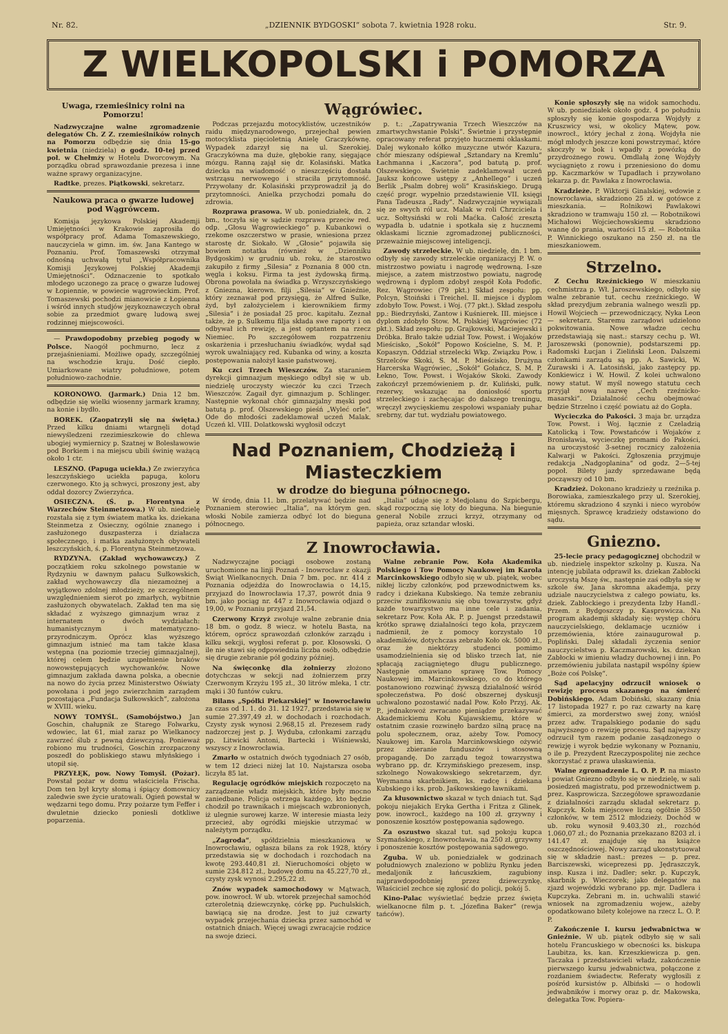Nr. 82. „DZIENNIK BYDGOSKI“ sobota 7. kwietnia 1928 roku. Str. 9.
Z WIELKOPOLSKI i POMORZA
Uwaga, rzemieślnicy rolni na Pomorzu!
Nadzwyczajne walne zgromadzenie delegatów Ch. Z Z. rzemieślników rolnych na Pomorzu odbędzie się dnia 15-go kwietnia (niedziela) o godz. 10-tej przed poł. w Chełmży w Hotelu Dworcowym. Na porządku obrad sprawozdanie prezesa i inne ważne sprawy organizacyjne.
Radtke, prezes. Piątkowski, sekretarz.
Naukowa praca o gwarze ludowej pod Wągrówcem.
Komisja językowa Polskiej Akademji Umiejętności w Krakowie zaprosiła do współpracy prof. Adama Tomaszewskiego, nauczyciela w gimn. im. św. Jana Kantego w Poznaniu. Prof. Tomaszewski otrzymał odnośną uchwałą tytuł „Współpracownika Komisji Językowej Polskiej Akademji Umiejętności“. Odznaczenie to spotkało młodego uczonego za pracę o gwarze ludowej w Łopiennie, w powiecie wągrowieckim. Prof. Tomaszewski pochodzi mianowicie z Łopienna i wśród innych studjów językoznawczych obrał sobie za przedmiot gwarę ludową swej rodzinnej miejscowości.
— Prawdopodobny przebieg pogody w Polsce. Naogół pochmurno, lecz z przejaśnieniami. Możliwe opady, szczególniej na wschodzie kraju. Dość ciepło. Umiarkowane wiatry południowe, potem południowo-zachodnie.
KORONOWO. (Jarmark.) Dnia 12 bm. odbędzie się wielki wiosenny jarmark kramny, na konie i bydło.
BOREK. (Zaopatrzyli się na święta.) Przed kilku dniami wtargnęli dotąd niewyśledzeni rzezimieszkowie do chlewa ubogiej wymiernicy p. Szatnej w Bolesławowie pod Borkiem i na miejscu ubili świnię ważącą około 1 ctr.
LESZNO. (Papuga uciekła.) Ze zwierzyńca leszczyńskiego uciekła papuga, koloru czerwonego. Kto ją schwyci, proszony jest, aby oddał dozorcy Zwierzyńca.
OSIECZNA. (Ś. p. Florentyna z Warzechów Steinmetzowa.) W ub. niedzielę rozstała się z tym światem matka ks. dziekana Steinmetza z Osieczny, ogólnie znanego i zasłużonego duszpasterza i działacza społecznego, i matka zasłużonych obywateli leszczyńskich, ś. p. Florentyna Steinmetzowa.
RYDZYNA. (Zakład wychowawczy.) Z początkiem roku szkolnego powstanie w Rydzyniu w dawnym pałacu Sułkowskich, zakład wychowawczy dla niezamożnej a wyjątkowo zdolnej młodzieży, ze szczególnem uwzględnieniem sierot po zmarłych, wybitnie zasłużonych obywatelach. Zakład ten ma się składać z wyższego gimnazjum wraz z internatem o dwóch wydziałach: humanistycznym i matematyczno-przyrodniczym. Oprócz klas wyższego gimnazjum istnieć ma tam także klasa wstępna (na poziomie trzeciej gimnazjalnej), której celem będzie uzupełnienie braków nowowstępujących wychowanków. Nowe gimnazjum zakłada dawna polska, a obecnie na nowo do życia przez Ministerstwo Oświaty powołana i pod jego zwierzchnim zarządem pozostająca „Fundacja Sułkowskich“, założona w XVIII. wieku.
NOWY TOMYŚL. (Samobójstwo.) Jan Goschin, chałupnik ze Starego Folwarku, wdowiec, lat 61, miał zaraz po Wielkanocy zawrzeć ślub z pewną dziewczyną. Ponieważ robiono mu trudności, Goschin zrozpaczony poszedł do pobliskiego stawu młyńskiego i utopił się.
PRZYŁĘK, pow. Nowy Tomyśl. (Pożar). Powstał pożar w domu właściciela Frischa. Dom ten był kryty słomą i śpiący domownicy zaledwie swe życie uratowali. Ogień powstał w wędzarni tego domu. Przy pożarze tym Feffer i dwuletnie dziecko poniesli dotkliwe poparzenia.
Wągrówiec.
Podczas przejazdu motocyklistów, uczestników raidu międzynarodowego, przejechał pewien motocyklista pięcioletnią Anielę Graczykównę. Wypadek zdarzył się na ul. Szerokiej. Graczykówna ma duże, głębokie rany, sięgające mózgu. Ranną zajął się dr. Kolasiński. Matka dziecka na wiadomość o nieszczęściu dostała wstrząsu nerwowego i straciła przytomność. Przywołany dr. Kolasiński przyprowadził ją do przytomności. Anielka przychodzi pomału do zdrowia.
Rozprawa prasowa. W ub. poniedziałek, dn. 2 bm., toczyła się w sądzie rozprawa przeciw red. odp. „Głosu Wągrowieckiego“ p. Kubankowi o rzekome oszczerstwo w prasie, wniesiona przez starostę dr. Siokało. W „Głosie“ pojawiła się bowiem notatka (również w „Dzienniku Bydgoskim) w grudniu ub. roku, że starostwo zakupiło z firmy „Silesia“ z Poznania 8 000 ctn. węgla i koksu. Firma ta jest żydowską firmą. Obrona powołała na świadka p. Wrzyszczyńskiego z Gniezna, kierown. filji „Silesia“ w Gnieźnie, który zeznawał pod przysięgą, że Alfred Sulke, żyd, był założycielem i kierownikiem firmy „Silesia“ i że posiadał 25 proc. kapitału. Zeznał także, że p. Sulkemu filja składa swe raporty i on odbywał ich rewizję, a jest optantem na rzecz Niemiec. Po szczegółowem rozpatrzeniu oskarżenia i przesłuchaniu świadków, wydał sąd wyrok uwalniający red. Kubanka od winy, a koszta postępowania nałożył kasie państwowej.
Ku czci Trzech Wieszczów. Za staraniem dyrekcji gimnazjum męskiego odbył się w ub. niedzielę uroczysty wieczór ku czci Trzech Wieszczów. Zagaił dyr. gimnazjum p. Schlinger. Następnie wykonał chór gimnazjalny męski pod batutą p. prof. Olszewskiego pieśń „Wyleć orle“. Ode do młodości zadeklamował uczeń Malak. Uczeń kl. VIII. Dolatkowski wygłosił odczyt
p. t.: „Zapatrywania Trzech Wieszczów na zmartwychwstanie Polski“. Świetnie i przystępnie opracowany referat przyjęto hucznemi oklaskami. Dalej wykonało kółko muzyczne utwór Kazura, chór mieszany odśpiewał „Sztandary na Kremlu“ Łachmanna i „Kaczora“, pod batutą p. prof. Olszewskiego. Świetnie zadeklamował uczeń Jauksz końcowe ustępy z „Anhellego“ i uczeń Berlik „Psalm dobrej woli“ Krasińskiego. Drugą część progr. wypełnio przedstawienie VII. księgi Pana Tadeusza „Rady“. Nadzwyczajnie wywiązali się ze swych ról ucz. Malak w roli Chrzciciela i ucz. Sołtysiński w roli Maćka. Całość zresztą wypadła b. udatnie i spotkała się z hucznemi oklaskami licznie zgromadzonej publiczności, przeważnie miejscowej inteligencji.
Zawody strzeleckie. W ub. niedzielę, dn. 1 bm. odbyły się zawody strzeleckie organizacyj P. W. o mistrzostwo powiatu i nagrodę wędrowną. I-sze miejsce, a zatem mistrzostwo powiatu, nagrodę wędrowną i dyplom zdobył zespół Koła Podofic. Rez. Wągrowiec (79 pkt.) Skład zespołu: pp. Polcyn, Stoiński i Treichel. II. miejsce i dyplom zdobyło Tow. Powst. i Woj. (77 pkt.). Skład zespołu pp.: Biedrzyński, Zantow i Kuśnierek. III. miejsce i dyplom zdobyło Stow. M. Polskiej Wągrówiec (72 pkt.). Skład zespołu: pp. Grajkowski, Maciejewski i Dróbka. Brało także udział Tow. Powst. i Wojaków Mieścisko, „Sokół“ Popowo Kościelne, S. M. P. Kopaszyn. Oddział strzelecki Wkp. Związku Pow. i Strzelców Skoki, S. M. P. Mieścisko, Drużyna Harcerska Wągrówiec, „Sokół“ Gołańcz, S. M. P. Łekno, Tow. Powst. i Wojaków Skoki. Zawody zakończył przemówieniem p. dr. Kuliński, pułk. rezerwy, wskazując na doniosłość sportu strzeleckiego i zachęcając do dalszego treningu, wręczył zwycięskiemu zespołowi wspaniały puhar srebrny, dar tut. wydziału powiatowego.
Nad Poznaniem, Chodzieżą i Miasteczkiem
w drodze do bieguna północnego.
W środę, dnia 11. bm. przelatywać będzie nad Poznaniem sterowiec „Italia“, na którym gen. włoski Nobile zamierza odbyć lot do bieguna północnego.
„Italia“ udaje się z Medjolanu do Szpicbergu, skąd rozpoczną się loty do bieguna. Na biegunie generał Nobile zrzuci krzyż, otrzymany od papieża, oraz sztandar włoski.
Z Inowrocławia.
Nadzwyczajne pociągi osobowe zostaną uruchomione na linji Poznań - Inowrocław z okazji Świąt Wielkanocnych. Dnia 7 bm. poc. nr. 414 z Poznania odjeżdża do Inowrocławia o 14,15, przyjazd do Inowrocławia 17,37, powrót dnia 9 bm. jako pociąg nr. 447 z Inowrocławia odjazd o 19,00, w Poznaniu przyjazd 21,54.
Czerwony Krzyż zwołuje walne zebranie dnia 18 bm. o godz. 8 wiecz. w hotelu Basta, na którem, oprócz sprawozdań członków zarządu i kilku sekcji, wygłosi referat p. por. Kłosowski. O ile nie stawi się odpowiednia liczba osób, odbędzie się drugie zebranie pół godziny później.
Na święconkę dla żołnierzy złożono dotychczas w sekcji nad żołnierzem przy Czerwonym Krzyżu 195 zł., 30 litrów mleka, 1 ctr. mąki i 30 funtów cukru.
Bilans „Spółki Piekarskiej“ w Inowrocławiu za czas od 1. 1. do 31. 12 1927, przedstawia się w sumie 27.397,49 zł. w dochodach i rozchodach. Czysty zysk wynosi 2.968,15 zł. Prezesem rady nadzorczej jest p. J. Wyduba, członkami zarządu pp. Litwicki Antoni, Bartecki i Wiśniewski, wszyscy z Inowrocławia.
Zmarło w ostatnich dwóch tygodniach 27 osób, w tem 12 dzieci niżej lat 10. Najstarsza osoba liczyła 85 lat.
Regulację ogródków miejskich rozpoczęto na zarządzenie władz miejskich, które były mocno zaniedbane. Policja ostrzega każdego, kto będzie chodził po trawnikach i miejscach wzbronionych, iż ulegnie surowej karze. W interesie miasta leży przecież, aby ogródki miejskie utrzymać w należytym porządku.
„Zagroda“, spółdzielnia mieszkaniowa w Inowrocławiu, ogłasza bilans za rok 1928, który przedstawia się w dochodach i rozchodach na kwotę 293.440,81 zł. Nieruchomości objęto w sumie 234.812 zł., budowę domu na 45.227,70 zł., czysty zysk wynosi 2.295,22 zł.
Znów wypadek samochodowy w Mątwach, pow. inowrocł. W ub. wtorek przejechał samochód czteroletnią dziewczynkę, córkę pp. Puchulskich, bawiącą się na drodze. Jest to już czwarty wypadek przejechania dziecka przez samochód w ostatnich dniach. Więcej uwagi zwracajcie rodzice na swoje dzieci.
Walne zebranie Pow. Koła Akademika Polskiego i Tow Pomocy Naukowej im Karola Marcinkowskiego odbyło się w ub. piątek, wobec nikłej liczby członków, pod przewodnictwem ks. radcy i dziekana Kubskiego. Na temże zebraniu przeciw zunifikowaniu się obu towarzystw, gdyż każde towarzystwo ma inne cele i zadania, sekretarz Pow. Koła Ak. P. p. Juengst przedstawił krótko sprawę działalności tego koła, przyczem nadmienił, że z pomocy korzystało 10 akademików, dotychczas zebrało Koło ok. 5000 zł., oraz że niektórzy studenci pomimo usamodzielnienia się od blisko trzech lat, nie spłacają zaciągniętego długu publicznego. Następnie omawiano sprawę Tow. Pomocy Naukowej im. Marcinkowskiego, co do którego postanowiono rozwinąć żywszą działalność wśród społeczeństwa. Po dość obszernej dyskusji uchwalono pozostawić nadal Pow. Koło Przyj. Ak. P., jednakowoż zwracano pieniądze przekazywać Akademickiemu Kołu Kujawskiemu, które w ostatnim czasie rozwinęło bardzo silną pracę na polu społecznem, oraz, ażeby Tow. Pomocy Naukowej im. Karola Marcinkowskiego ożywić przez zbieranie funduszów i stosowną propagandę. Do zarządu tegoż towarzystwa wybrano pp. dr. Krzymińskiego prezesem, insp. szkolnego Nowakowskiego sekretarzem, dyr. Weymanna skarbnikiem, ks. radcę i dziekana Kubskiego i ks. prob. Jaśkowskiego ławnikami.
Za kłusownictwo skazał w tych dniach tut. Sąd pokoju niejakich Eryka Gertha i Fritza z Glinek, pow. inowrocł., każdego na 100 zł. grzywny i ponoszenie kosztów postępowania sądowego.
Za oszustwo skazał tut. sąd pokoju kupca Szymańskiego, z Inowrocławia, na 250 zł. grzywny i ponoszenie kosztów postępowania sądowego.
Zguba. W ub. poniedziałek w godzinach południowych znaleziono w pobliżu Rynku jeden medaljonik z łańcuszkiem, zagubiony najprawdopodobniej przez dziewczynkę. Właściciel zechce się zgłosić do policji, pokój 5.
Kino-Palac wyświetlać będzie przez święta wielkanocne film p. t. „Józefina Baker“ (rewja tańców).
Konie spłoszyły się na widok samochodu. W ub. poniedziałek około godz. 4 po południu spłoszyły się konie gospodarza Wojdyły z Kruszwicy wsi, w okolicy Mątew, pow. inowrocł., który jechał z żoną. Wojdyła nie mógł młodych jeszcze koni powstrzymać, które skoczyły w bok i wpadły z powózką do przydrożnego rowu. Omdlałą żonę Wojdyły wyciągnięto z rowu i przeniesiono do domu pp. Kaczmarków w Tupadłach i przywołano lekarza p. dr. Pawlaka z Inowrocławia.
Kradzieże. P. Wiktorji Ginalskiej, wdowie z Inowrocławia, skradziono 25 zł. w gotówce z mieszkania. — Rolnikowi Pawlakowi skradziono w tramwaju 150 zł. — Robotnikowi Michałowi Wojciechowskiemu skradziono wannę do prania, wartości 15 zł. — Robotnika P. Winnickiego oszukano na 250 zł. na tle mieszkaniowem.
Strzelno.
Z Cechu Rzeźnickiego W mieszkaniu cechmistrza p. Wł. Jaroszewskiego, odbyło się walne zebranie tut. cechu rzeźnickiego. W skład prezydjum zebrania walnego weszli pp. Howil Wojciech — przewodniczący, Nyka Leon — sekretarz. Staremu zarządowi udzielono pokwitowania. Nowe władze cechu przedstawiają się nast.: starszy cechu p. Wł. Jaroszewski (ponownie), podstarszemi pp. Radomski Łucjan i Zieliński Leon. Dalszemi członkami zarządu są pp. A. Sawicki, W. Żurawski i A. Latosiński, jako zastępcy pp. Konkiewicz i W. Howil. Z kolei uchwalono nowy statut. W myśl nowego statutu cech przyjął nową nazwę „Cech rzeźnicko-masarski“. Działalność cechu obejmować będzie Strzelno i część powiatu aż do Gopła.
Wycieczka do Pakości. 3 maja br. urządza Tow. Powst. i Woj. łącznie z Czeladzią Katolicką i Tow. Powstańców i Wojaków z Bronisławia, wycieczkę promami do Pakości, na uroczystość 3-setnej rocznicy założenia Kalwarji w Pakości. Zgłoszenia przyjmuje redakcja „Nadgoplanina“ od godz. 2—5-tej popoł. Bilety jazdy sprzedawane będą począwszy od 10 bm.
Kradzież. Dokonano kradzieży u rzeźnika p. Borowiaka, zamieszkałego przy ul. Szerokiej, któremu skradziono 4 szynki i nieco wyrobów mięsnych. Sprawcę kradzieży odstawiono do sądu.
Gniezno.
25-lecie pracy pedagogicznej obchodził w ub. niedzielę inspektor szkolny p. Kusza. Na intencję jubilata odprawił ks. dziekan Zabłocki uroczystą Mszę św., następnie zaś odbyła się w szkole św. Jana skromna akademja, przy udziale nauczycielstwa z całego powiatu, ks. dziek. Zabłockiego i prezydenta Izby Handl.-Przem. z Bydgoszczy p. Kasprowicza. Na program akademji składały się: występ chóru nauczycielskiego, deklamacje uczniów i przemówienia, które zainaugurował p. Popliński. Dalej składali życzenia senior nauczycielstwa p. Kaczmarowski, ks. dziekan Zabłocki w imieniu władzy duchownej i inn. Po przemówieniu jubilata nastąpił wspólny śpiew „Boże coś Polskę“.
Sąd apelacyjny odrzucił wniosek o rewizję procesu skazanego na śmierć Dobińskiego. Adam Dobiński, skazany dnia 17 listopada 1927 r. po raz czwarty na karę śmierci, za morderstwo swej żony, wniósł przez adw. Trapalskiego podanie do sądu najwyższego o rewizję procesu. Sąd najwyższy odrzucił tym razem podanie zasądzonego o rewizję i wyrok będzie wykonany w Poznaniu, o ile p. Prezydent Rzeczypospolitej nie zechce skorzystać z prawa ułaskawienia.
Walne zgromadzenie L. O. P. P. na miasto i powiat Gniezno odbyło się w niedzielę, w sali posiedzeń magistratu, pod przewodnictwem p. prez. Kasprowicza. Szczegółowe sprawozdanie z działalności zarządu składał sekretarz p. Kupczyk. Koła miejscowe liczą ogólnie 3550 członków, w tem 2512 młodzieży. Dochód w ub. roku wynosił 9.403,30 zł., rozchód 1.060,07 zł.; do Poznania przekazano 8203 zł. i 141.47 zł. znajduje się na książce oszczędnościowej. Nowy zarząd ukonstytuował się w składzie nast.: prezes — p. prez. Barciszewski, wiceprezesi pp. Jędraszczyk, insp. Kusza i inż. Dadler; sekr. p. Kupczyk, skarbnik p. Wieczorek; jako delegatów na zjazd wojewódzki wybrano pp. mjr. Dadlera i Kupczyka. Zebrani m. in. uchwalili stawić wniosek na zgromadzeniu wojew., ażeby opodatkowano bilety kolejowe na rzecz L. O. P. P.
Zakończenie I. kursu jedwabnictwa w Gnieźnie. W ub. piątek odbyło się w sali hotelu Francuskiego w obecności ks. biskupa Laubitza, ks. kan. Krzeszkiewicza p. gen. Taczaka i przedstawicieli władz, zakończenie pierwszego kursu jedwabnictwa, połączone z rozdaniem świadectw. Referaty wygłosili z pośród kursistów p. Albiński — o hodowli jedwabników i morwy oraz p. dr. Makowska, delegatka Tow. Popiera-